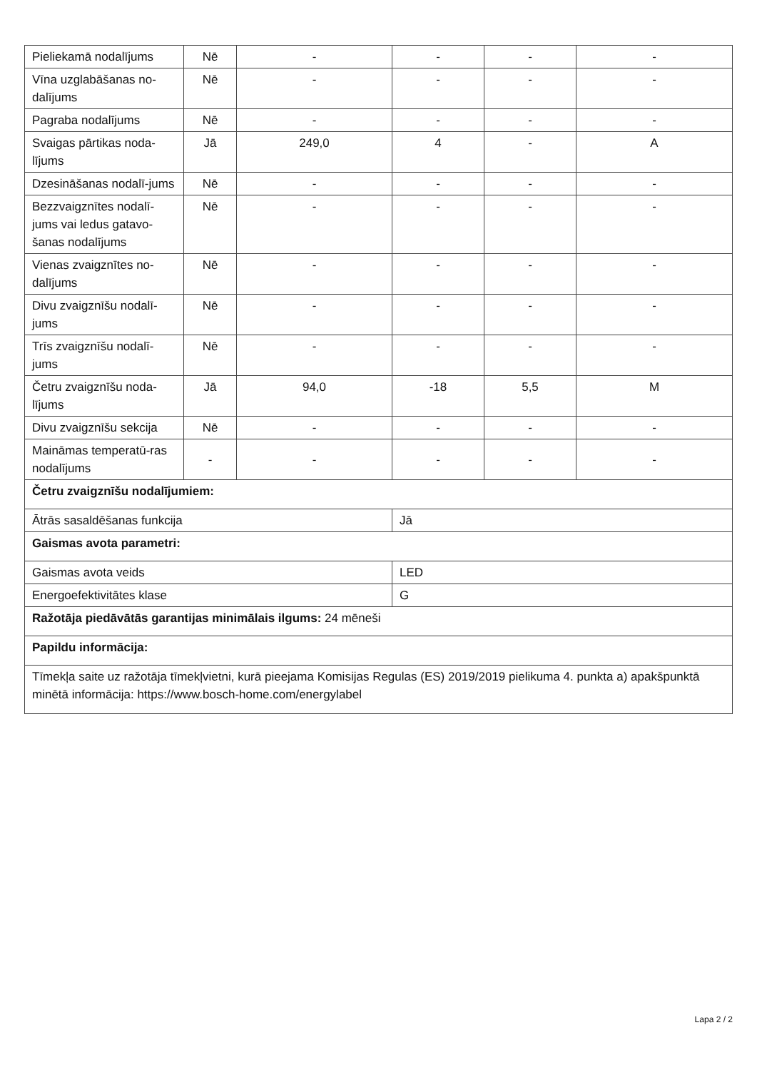| Pieliekamā nodalījums | Nē | - | - | - | - |
| Vīna uzglabāšanas no-dalījums | Nē | - | - | - | - |
| Pagraba nodalījums | Nē | - | - | - | - |
| Svaigas pārtikas noda-lījums | Jā | 249,0 | 4 | - | A |
| Dzesināšanas nodalī-jums | Nē | - | - | - | - |
| Bezzvaigznītes nodalī-jums vai ledus gatavo-šanas nodalījums | Nē | - | - | - | - |
| Vienas zvaigznītes no-dalījums | Nē | - | - | - | - |
| Divu zvaigznīšu nodalī-jums | Nē | - | - | - | - |
| Trīs zvaigznīšu nodalī-jums | Nē | - | - | - | - |
| Četru zvaigznīšu noda-lījums | Jā | 94,0 | -18 | 5,5 | M |
| Divu zvaigznīšu sekcija | Nē | - | - | - | - |
| Maināmas temperatū-ras nodalījums | - | - | - | - | - |
| Četru zvaigznīšu nodalījumiem: | | | | | |
| Ātrās sasaldēšanas funkcija | | | Jā | | |
| Gaismas avota parametri: | | | | | |
| Gaismas avota veids | | | LED | | |
| Energoefektivitātes klase | | | G | | |
| Ražotāja piedāvātās garantijas minimālais ilgums: 24 mēneši | | | | | |
| Papildu informācija: | | | | | |
| Tīmekļa saite uz ražotāja tīmekļvietni, kurā pieejama Komisijas Regulas (ES) 2019/2019 pielikuma 4. punkta a) apakšpunktā minētā informācija: https://www.bosch-home.com/energylabel | | | | | |
Lapa 2 / 2